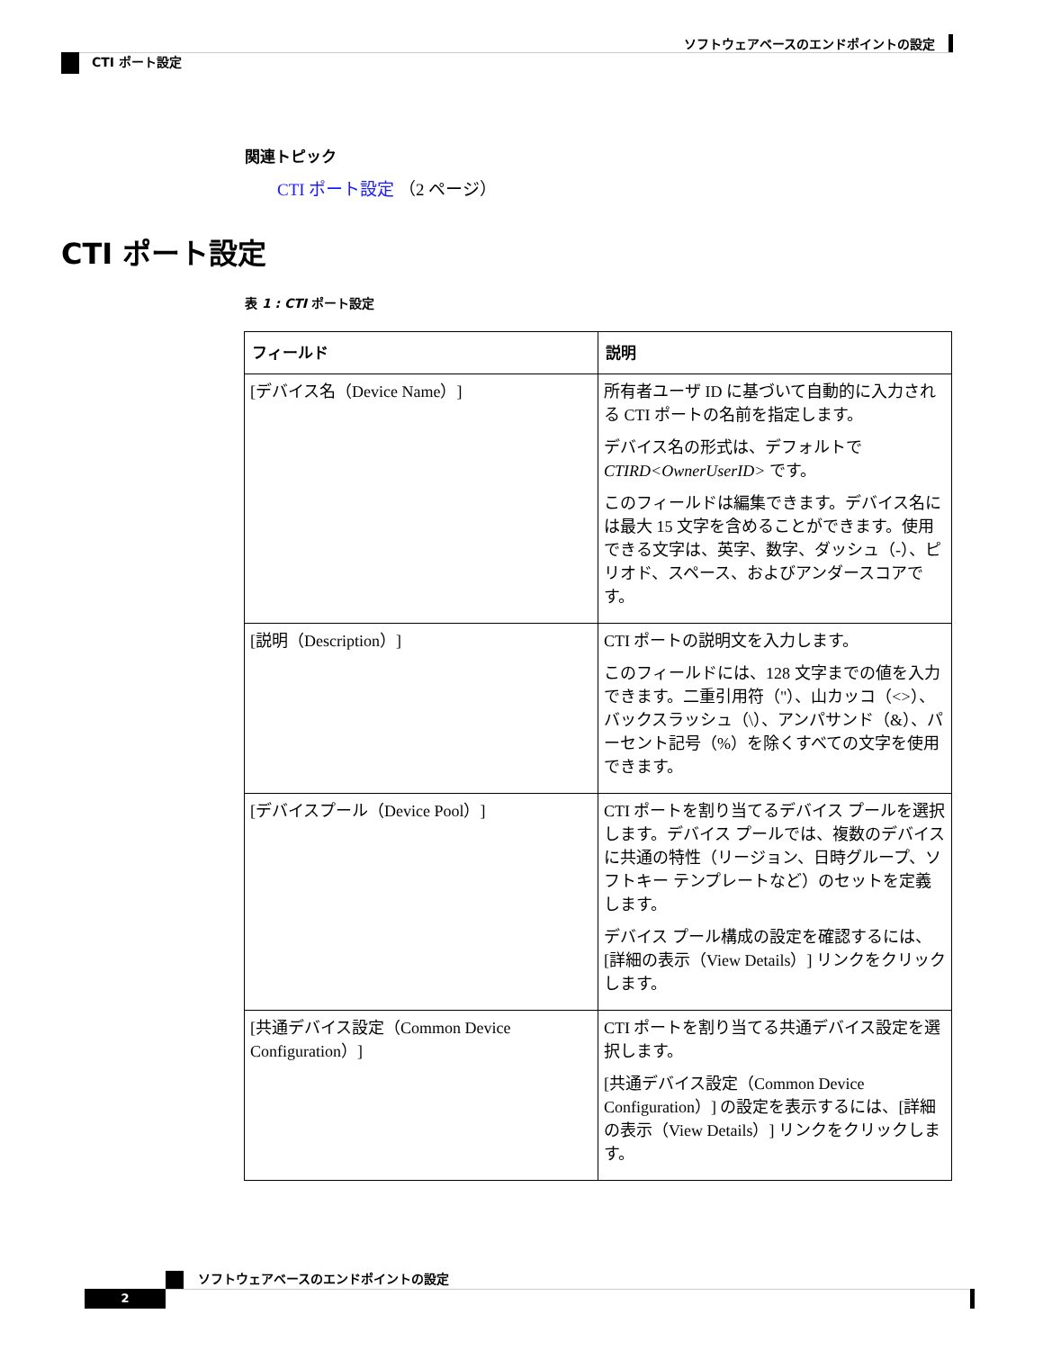ソフトウェアベースのエンドポイントの設定
CTI ポート設定
関連トピック
CTI ポート設定 （2 ページ）
CTI ポート設定
表 1 : CTI ポート設定
| フィールド | 説明 |
| --- | --- |
| [デバイス名（Device Name）] | 所有者ユーザ ID に基づいて自動的に入力される CTI ポートの名前を指定します。 デバイス名の形式は、デフォルトで CTIRD<OwnerUserID> です。 このフィールドは編集できます。デバイス名には最大 15 文字を含めることができます。使用できる文字は、英字、数字、ダッシュ（-）、ピリオド、スペース、およびアンダースコアです。 |
| [説明（Description）] | CTI ポートの説明文を入力します。 このフィールドには、128 文字までの値を入力できます。二重引用符（"）、山カッコ（<>）、バックスラッシュ（\）、アンパサンド（&）、パーセント記号（%）を除くすべての文字を使用できます。 |
| [デバイスプール（Device Pool）] | CTI ポートを割り当てるデバイス プールを選択します。デバイス プールでは、複数のデバイスに共通の特性（リージョン、日時グループ、ソフトキー テンプレートなど）のセットを定義します。 デバイス プール構成の設定を確認するには、[詳細の表示（View Details）] リンクをクリックします。 |
| [共通デバイス設定（Common Device Configuration）] | CTI ポートを割り当てる共通デバイス設定を選択します。 [共通デバイス設定（Common Device Configuration）] の設定を表示するには、[詳細の表示（View Details）] リンクをクリックします。 |
ソフトウェアベースのエンドポイントの設定
2